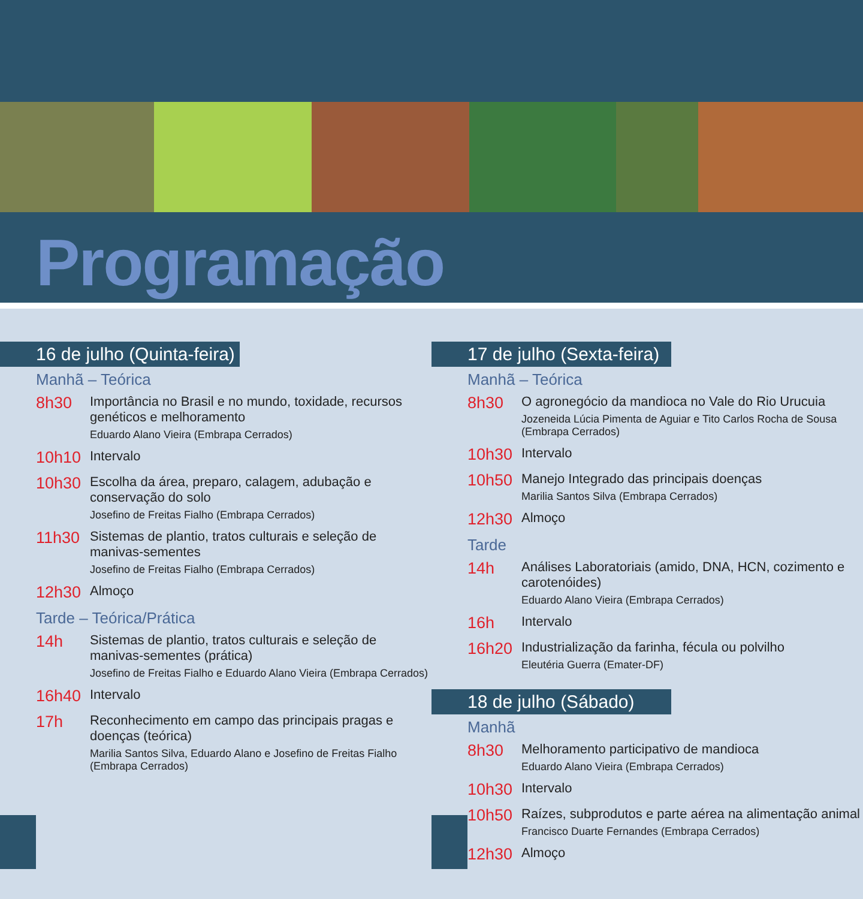Programação
16 de julho (Quinta-feira)
Manhã – Teórica
8h30
Importância no Brasil e no mundo, toxidade, recursos genéticos e melhoramento
Eduardo Alano Vieira (Embrapa Cerrados)
10h10
Intervalo
10h30
Escolha da área, preparo, calagem, adubação e conservação do solo
Josefino de Freitas Fialho (Embrapa Cerrados)
11h30
Sistemas de plantio, tratos culturais e seleção de manivas-sementes
Josefino de Freitas Fialho (Embrapa Cerrados)
12h30
Almoço
Tarde – Teórica/Prática
14h
Sistemas de plantio, tratos culturais e seleção de manivas-sementes (prática)
Josefino de Freitas Fialho e Eduardo Alano Vieira (Embrapa Cerrados)
16h40
Intervalo
17h
Reconhecimento em campo das principais pragas e doenças (teórica)
Marilia Santos Silva, Eduardo Alano e Josefino de Freitas Fialho (Embrapa Cerrados)
17 de julho (Sexta-feira)
Manhã – Teórica
8h30
O agronegócio da mandioca no Vale do Rio Urucuia
Jozeneida Lúcia Pimenta de Aguiar e Tito Carlos Rocha de Sousa (Embrapa Cerrados)
10h30
Intervalo
10h50
Manejo Integrado das principais doenças
Marilia Santos Silva (Embrapa Cerrados)
12h30
Almoço
Tarde
14h
Análises Laboratoriais (amido, DNA, HCN, cozimento e carotenóides)
Eduardo Alano Vieira (Embrapa Cerrados)
16h
Intervalo
16h20
Industrialização da farinha, fécula ou polvilho
Eleutéria Guerra (Emater-DF)
18 de julho (Sábado)
Manhã
8h30
Melhoramento participativo de mandioca
Eduardo Alano Vieira (Embrapa Cerrados)
10h30
Intervalo
10h50
Raízes, subprodutos e parte aérea na alimentação animal
Francisco Duarte Fernandes (Embrapa Cerrados)
12h30
Almoço